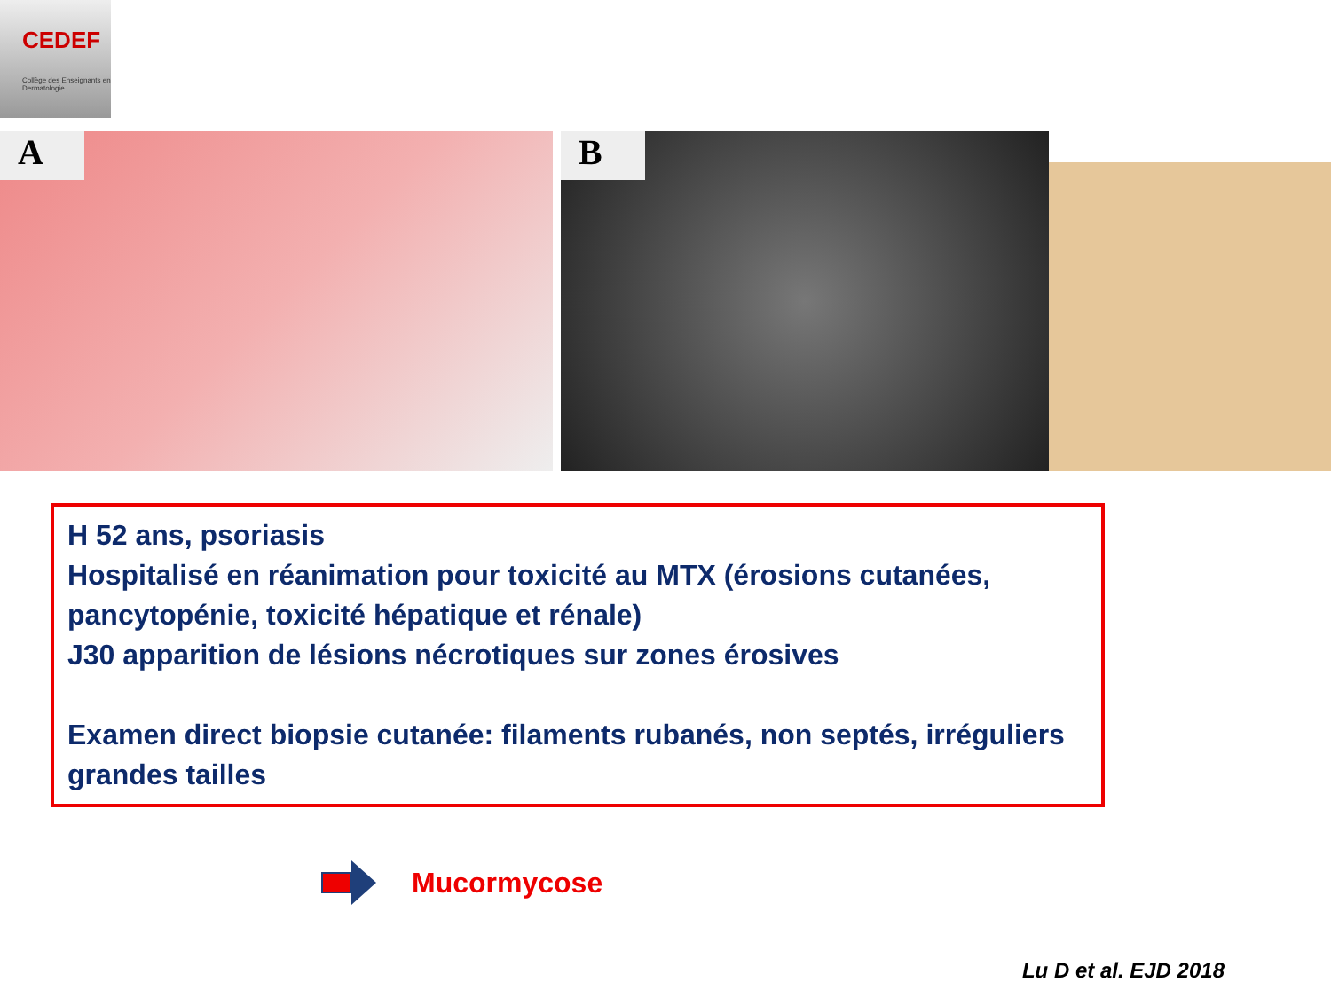CEDEF
Collège des Enseignants en Dermatologie
A B
H 52 ans, psoriasis
Hospitalisé en réanimation pour toxicité au MTX (érosions cutanées, pancytopénie, toxicité hépatique et rénale)
J30 apparition de lésions nécrotiques sur zones érosives
Examen direct biopsie cutanée: filaments rubanés, non septés, irréguliers grandes tailles
Mucormycose
Lu D et al. EJD 2018